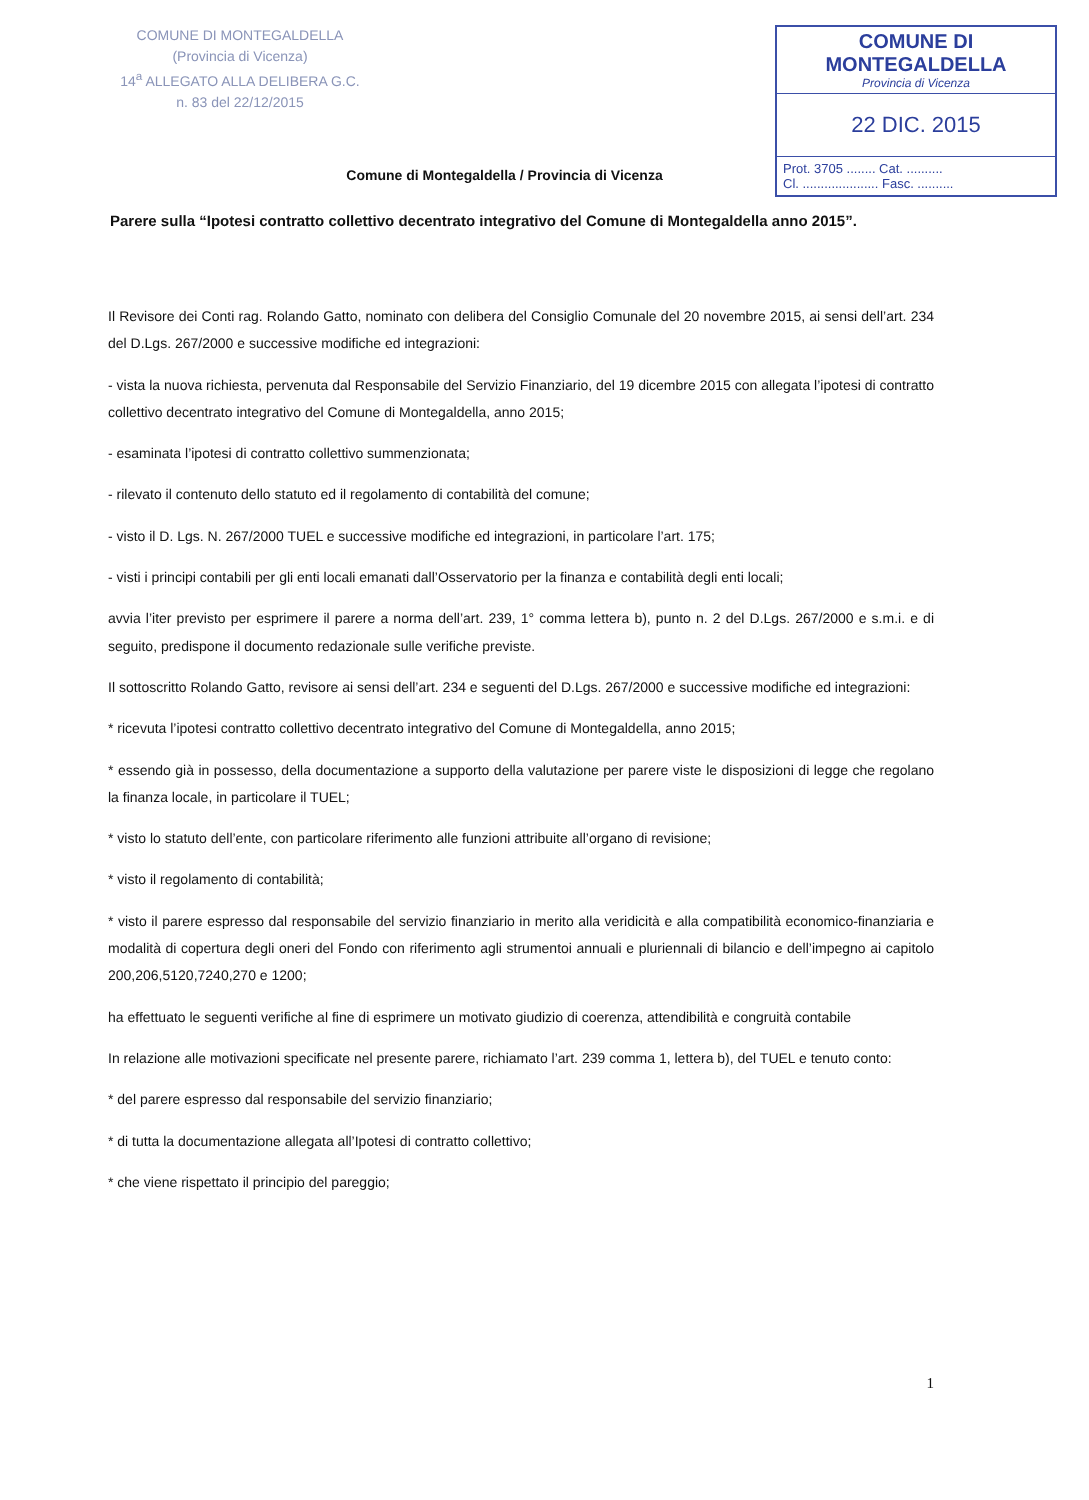COMUNE DI MONTEGALDELLA
(Provincia di Vicenza)
14<sup>a</sup> ALLEGATO ALLA DELIBERA G.C.
n. 83 del 22/12/2015
COMUNE DI MONTEGALDELLA
Provincia di Vicenza
22 DIC. 2015
Prot. 3705 ........ Cat. ..........
Cl. ..................... Fasc. ..........
Comune di Montegaldella / Provincia di Vicenza
Parere sulla “Ipotesi contratto collettivo decentrato integrativo del Comune di Montegaldella anno 2015”.
Il Revisore dei Conti rag. Rolando Gatto, nominato con delibera del Consiglio Comunale del 20 novembre 2015, ai sensi dell’art. 234 del D.Lgs. 267/2000 e successive modifiche ed integrazioni:
- vista la nuova richiesta, pervenuta dal Responsabile del Servizio Finanziario, del 19 dicembre 2015 con allegata l’ipotesi di contratto collettivo decentrato integrativo del Comune di Montegaldella, anno 2015;
- esaminata l’ipotesi di contratto collettivo summenzionata;
- rilevato il contenuto dello statuto ed il regolamento di contabilità del comune;
- visto il D. Lgs. N. 267/2000 TUEL e successive modifiche ed integrazioni, in particolare l’art. 175;
- visti i principi contabili per gli enti locali emanati dall’Osservatorio per la finanza e contabilità degli enti locali;
avvia l’iter previsto per esprimere il parere a norma dell’art. 239, 1° comma lettera b), punto n. 2 del D.Lgs. 267/2000 e s.m.i. e di seguito, predispone il documento redazionale sulle verifiche previste.
Il sottoscritto Rolando Gatto, revisore ai sensi dell’art. 234 e seguenti del D.Lgs. 267/2000 e successive modifiche ed integrazioni:
* ricevuta l’ipotesi contratto collettivo decentrato integrativo del Comune di Montegaldella, anno 2015;
* essendo già in possesso, della documentazione a supporto della valutazione per parere viste le disposizioni di legge che regolano la finanza locale, in particolare il TUEL;
* visto lo statuto dell’ente, con particolare riferimento alle funzioni attribuite all’organo di revisione;
* visto il regolamento di contabilità;
* visto il parere espresso dal responsabile del servizio finanziario in merito alla veridicità e alla compatibilità economico-finanziaria e modalità di copertura degli oneri del Fondo con riferimento agli strumentoi annuali e pluriennali di bilancio e dell’impegno ai capitolo 200,206,5120,7240,270 e 1200;
ha effettuato le seguenti verifiche al fine di esprimere un motivato giudizio di coerenza, attendibilità e congruità contabile
In relazione alle motivazioni specificate nel presente parere, richiamato l’art. 239 comma 1, lettera b), del TUEL e tenuto conto:
* del parere espresso dal responsabile del servizio finanziario;
* di tutta la documentazione allegata all’Ipotesi di contratto collettivo;
* che viene rispettato il principio del pareggio;
1